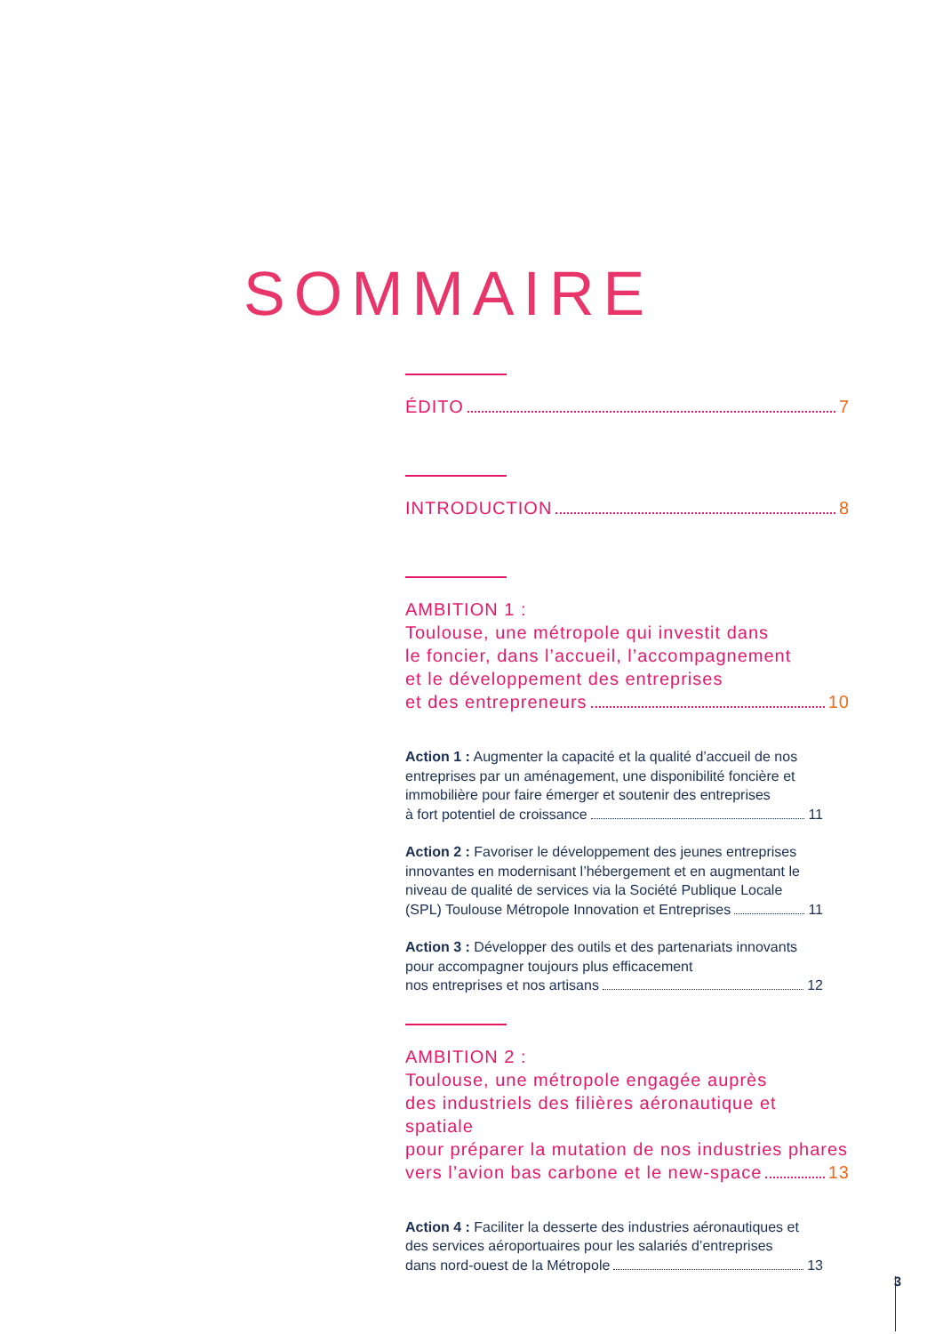SOMMAIRE
ÉDITO 7
INTRODUCTION 8
AMBITION 1 :
Toulouse, une métropole qui investit dans
le foncier, dans l’accueil, l’accompagnement
et le développement des entreprises
et des entrepreneurs 10
Action 1 : Augmenter la capacité et la qualité d’accueil de nos entreprises par un aménagement, une disponibilité foncière et immobilière pour faire émerger et soutenir des entreprises
à fort potentiel de croissance 11
Action 2 : Favoriser le développement des jeunes entreprises innovantes en modernisant l’hébergement et en augmentant le niveau de qualité de services via la Société Publique Locale
(SPL) Toulouse Métropole Innovation et Entreprises 11
Action 3 : Développer des outils et des partenariats innovants pour accompagner toujours plus efficacement
nos entreprises et nos artisans 12
AMBITION 2 :
Toulouse, une métropole engagée auprès
des industriels des filières aéronautique et spatiale
pour préparer la mutation de nos industries phares
vers l’avion bas carbone et le new-space 13
Action 4 : Faciliter la desserte des industries aéronautiques et des services aéroportuaires pour les salariés d’entreprises
dans nord-ouest de la Métropole 13
3